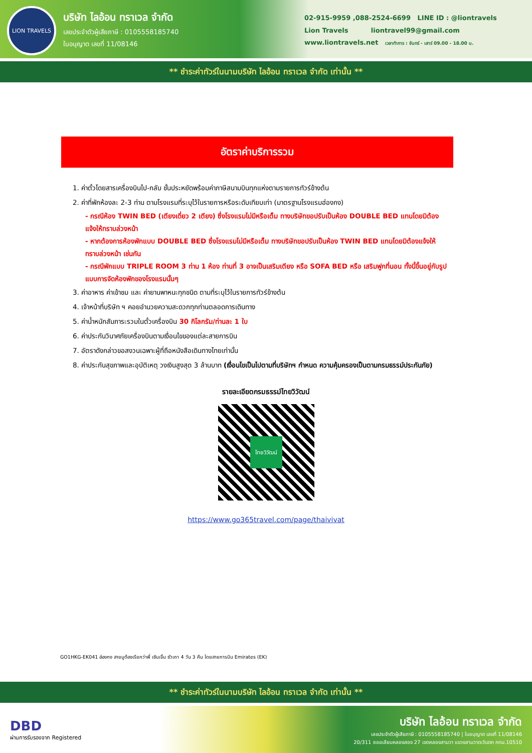LION TRAVELS
บริษัท ไลอ้อน ทราเวล จำกัด
เลขประจำตัวผู้เสียภาษี : 0105558185740
ใบอนุญาต เลขที่ 11/08146
02-915-9959 ,088-2524-6699 LINE ID : @liontravels
Lion Travels liontravel99@gmail.com
www.liontravels.net เวลาทำการ : จันทร์ - เสาร์ 09.00 - 18.00 น.
** ชำระค่าทัวร์ในนามบริษัท ไลอ้อน ทราเวล จำกัด เท่านั้น **
อัตราค่าบริการรวม
1. ค่าตั๋วโดยสารเครื่องบินไป-กลับ ชั้นประหยัดพร้อมค่าภาษีสนามบินทุกแห่งตามรายการทัวร์ข้างต้น
2. ค่าที่พักห้องละ 2-3 ท่าน ตามโรงแรมที่ระบุไว้ในรายการหรือระดับเทียบเท่า (มาตรฐานโรงแรมฮ่องกง)
- กรณีห้อง TWIN BED (เตียงเดี่ยว 2 เตียง) ซึ่งโรงแรมไม่มีหรือเต็ม ทางบริษัทขอปรับเป็นห้อง DOUBLE BED แทนโดยมิต้องแจ้งให้ทราบล่วงหน้า
- หากต้องการห้องพักแบบ DOUBLE BED ซึ่งโรงแรมไม่มีหรือเต็ม ทางบริษัทขอปรับเป็นห้อง TWIN BED แทนโดยมิต้องแจ้งให้ทราบล่วงหน้า เช่นกัน
- กรณีพักแบบ TRIPLE ROOM 3 ท่าน 1 ห้อง ท่านที่ 3 อาจเป็นเสริมเตียง หรือ SOFA BED หรือ เสริมฟูกที่นอน ทั้งนี้ขึ้นอยู่กับรูปแบบการจัดห้องพักของโรงแรมนั้นๆ
3. ค่าอาหาร ค่าเข้าชม และ ค่ายานพาหนะทุกชนิด ตามที่ระบุไว้ในรายการทัวร์ข้างต้น
4. เจ้าหน้าที่บริษัท ฯ คอยอำนวยความสะดวกทุกท่านตลอดการเดินทาง
5. ค่าน้ำหนักสัมภาระรวมในตั๋วเครื่องบิน 30 กิโลกรัม/ท่านละ 1 ใบ
6. ค่าประกันวินาศภัยเครื่องบินตามเงื่อนไขของแต่ละสายการบิน
7. อัตราดังกล่าวขอสงวนเฉพาะผู้ที่ถือหนังสือเดินทางไทยเท่านั้น
8. ค่าประกันสุขภาพและอุบัติเหตุ วงเงินสูงสุด 3 ล้านบาท (เงื่อนไขเป็นไปตามที่บริษัทฯ กำหนด ความคุ้มครองเป็นตามกรมธรรม์ประกันภัย)
รายละเอียดกรมธรรม์ไทยวิวัฒน์
ไทยวิวัฒน์
https://www.go365travel.com/page/thaivivat
GO1HKG-EK041 ฮ่องกง สายมูต้องเรียกว่าพี่ เซินเจิ้น ซัวเถา 4 วัน 3 คืน โดยสายการบิน Emirates (EK)
** ชำระค่าทัวร์ในนามบริษัท ไลอ้อน ทราเวล จำกัด เท่านั้น **
DBD
ผ่านการรับรองจาก Registered
บริษัท ไลอ้อน ทราเวล จำกัด
เลขประจำตัวผู้เสียภาษี : 0105558185740 | ใบอนุญาต เลขที่ 11/08146
20/311 ซอยเลียบคลองสอง 27 เขตคลองสามวา แขวงสามวาตะวันตก กทม.10510